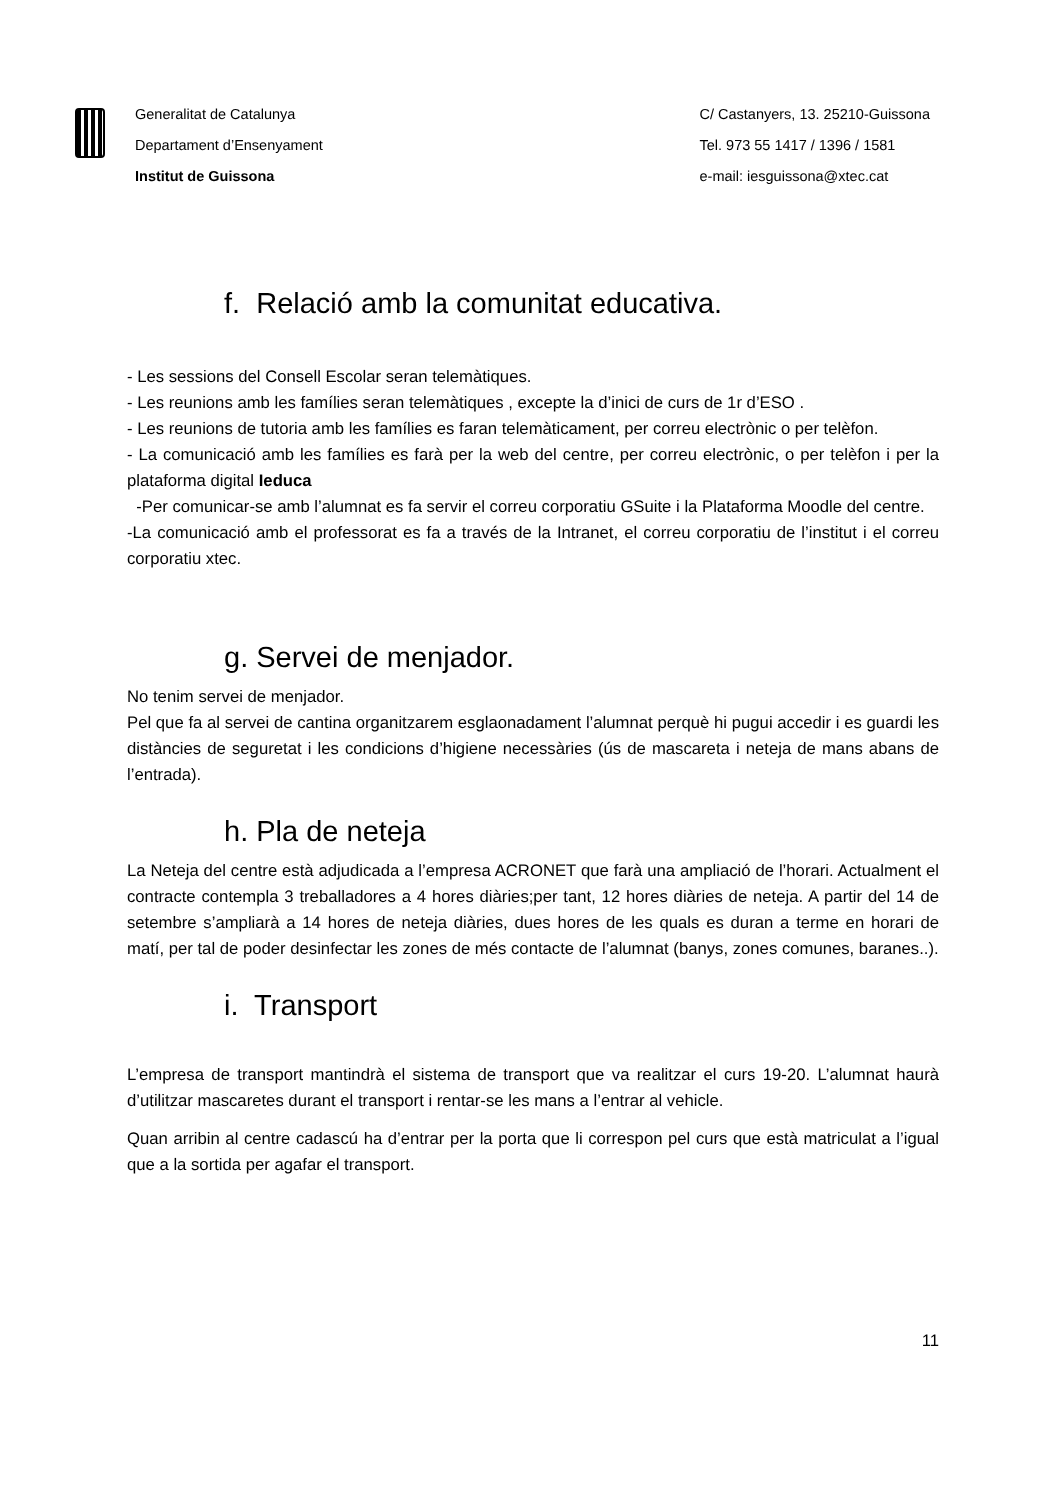Generalitat de Catalunya
Departament d’Ensenyament
Institut de Guissona
C/ Castanyers, 13. 25210-Guissona
Tel. 973 55 1417 / 1396 / 1581
e-mail: iesguissona@xtec.cat
f. Relació amb la comunitat educativa.
- Les sessions del Consell Escolar seran telemàtiques.
- Les reunions amb les famílies seran telemàtiques , excepte la d’inici de curs de 1r d’ESO .
- Les reunions de tutoria amb les famílies es faran telemàticament, per correu electrònic o per telèfon.
- La comunicació amb les famílies es farà per la web del centre, per correu electrònic, o per telèfon i per la plataforma digital Ieduca
-Per comunicar-se amb l’alumnat es fa servir el correu corporatiu GSuite i la Plataforma Moodle del centre.
-La comunicació amb el professorat es fa a través de la Intranet, el correu corporatiu de l’institut i el correu corporatiu xtec.
g. Servei de menjador.
No tenim servei de menjador.
Pel que fa al servei de cantina organitzarem esglaonadament l’alumnat perquè hi pugui accedir i es guardi les distàncies de seguretat i les condicions d’higiene necessàries (ús de mascareta i neteja de mans abans de l’entrada).
h. Pla de neteja
La Neteja del centre està adjudicada a l’empresa ACRONET que farà una ampliació de l’horari. Actualment el contracte contempla 3 treballadores a 4 hores diàries;per tant, 12 hores diàries de neteja. A partir del 14 de setembre s’ampliarà a 14 hores de neteja diàries, dues hores de les quals es duran a terme en horari de matí, per tal de poder desinfectar les zones de més contacte de l’alumnat (banys, zones comunes, baranes..).
i. Transport
L’empresa de transport mantindrà el sistema de transport que va realitzar el curs 19-20. L’alumnat haurà d’utilitzar mascaretes durant el transport i rentar-se les mans a l’entrar al vehicle.
Quan arribin al centre cadascú ha d’entrar per la porta que li correspon pel curs que està matriculat a l’igual que a la sortida per agafar el transport.
11